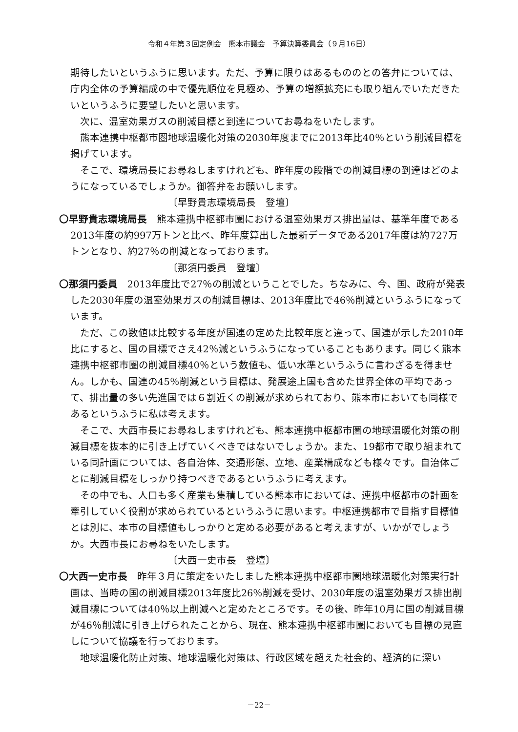令和４年第３回定例会　熊本市議会　予算決算委員会（９月16日）
期待したいというふうに思います。ただ、予算に限りはあるもののとの答弁については、庁内全体の予算編成の中で優先順位を見極め、予算の増額拡充にも取り組んでいただきたいというふうに要望したいと思います。
次に、温室効果ガスの削減目標と到達についてお尋ねをいたします。
熊本連携中枢都市圏地球温暖化対策の2030年度までに2013年比40％という削減目標を掲げています。
そこで、環境局長にお尋ねしますけれども、昨年度の段階での削減目標の到達はどのようになっているでしょうか。御答弁をお願いします。
〔早野貴志環境局長　登壇〕
〇早野貴志環境局長　熊本連携中枢都市圏における温室効果ガス排出量は、基準年度である2013年度の約997万トンと比べ、昨年度算出した最新データである2017年度は約727万トンとなり、約27％の削減となっております。
〔那須円委員　登壇〕
〇那須円委員　2013年度比で27％の削減ということでした。ちなみに、今、国、政府が発表した2030年度の温室効果ガスの削減目標は、2013年度比で46％削減というふうになっています。
ただ、この数値は比較する年度が国連の定めた比較年度と違って、国連が示した2010年比にすると、国の目標でさえ42％減というふうになっていることもあります。同じく熊本連携中枢都市圏の削減目標40％という数値も、低い水準というふうに言わざるを得ません。しかも、国連の45％削減という目標は、発展途上国も含めた世界全体の平均であって、排出量の多い先進国では６割近くの削減が求められており、熊本市においても同様であるというふうに私は考えます。
そこで、大西市長にお尋ねしますけれども、熊本連携中枢都市圏の地球温暖化対策の削減目標を抜本的に引き上げていくべきではないでしょうか。また、19都市で取り組まれている同計画については、各自治体、交通形態、立地、産業構成なども様々です。自治体ごとに削減目標をしっかり持つべきであるというふうに考えます。
その中でも、人口も多く産業も集積している熊本市においては、連携中枢都市の計画を牽引していく役割が求められているというふうに思います。中枢連携都市で目指す目標値とは別に、本市の目標値もしっかりと定める必要があると考えますが、いかがでしょうか。大西市長にお尋ねをいたします。
〔大西一史市長　登壇〕
〇大西一史市長　昨年３月に策定をいたしました熊本連携中枢都市圏地球温暖化対策実行計画は、当時の国の削減目標2013年度比26％削減を受け、2030年度の温室効果ガス排出削減目標については40％以上削減へと定めたところです。その後、昨年10月に国の削減目標が46％削減に引き上げられたことから、現在、熊本連携中枢都市圏においても目標の見直しについて協議を行っております。
地球温暖化防止対策、地球温暖化対策は、行政区域を超えた社会的、経済的に深い
－22－